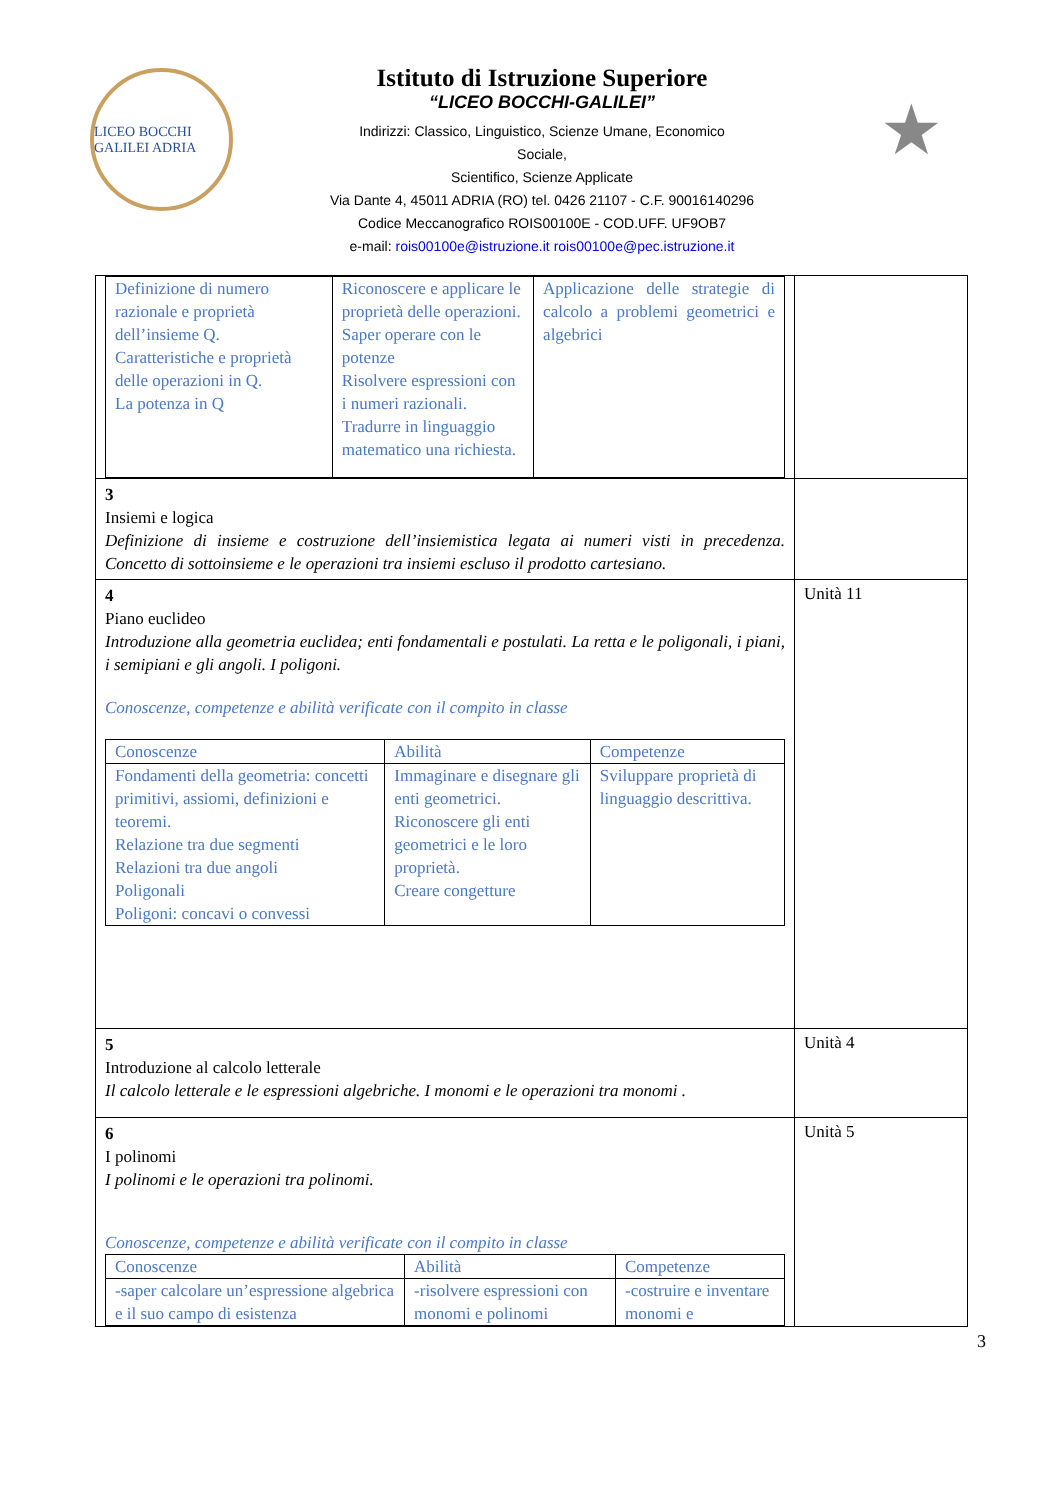LICEO BOCCHI GALILEI ADRIA
Istituto di Istruzione Superiore
“LICEO BOCCHI-GALILEI”
Indirizzi: Classico, Linguistico, Scienze Umane, Economico
Sociale,
Scientifico, Scienze Applicate
Via Dante 4, 45011 ADRIA (RO) tel. 0426 21107 - C.F. 90016140296
Codice Meccanografico ROIS00100E - COD.UFF. UF9OB7
e-mail: rois00100e@istruzione.it rois00100e@pec.istruzione.it
★
| / Definizione di numero razionale e proprietà dell’insieme Q. Caratteristiche e proprietà delle operazioni in Q. La potenza in Q / Riconoscere e applicare le proprietà delle operazioni. Saper operare con le potenze Risolvere espressioni con i numeri razionali. Tradurre in linguaggio matematico una richiesta. / Applicazione delle strategie di calcolo a problemi geometrici e algebrici / | |
| 3 Insiemi e logica Definizione di insieme e costruzione dell’insiemistica legata ai numeri visti in precedenza. Concetto di sottoinsieme e le operazioni tra insiemi escluso il prodotto cartesiano. | |
| 4 Piano euclideo Introduzione alla geometria euclidea; enti fondamentali e postulati. La retta e le poligonali, i piani, i semipiani e gli angoli. I poligoni. Conoscenze, competenze e abilità verificate con il compito in classe / Conoscenze / Abilità / Competenze / / Fondamenti della geometria: concetti primitivi, assiomi, definizioni e teoremi. Relazione tra due segmenti Relazioni tra due angoli Poligonali Poligoni: concavi o convessi / Immaginare e disegnare gli enti geometrici. Riconoscere gli enti geometrici e le loro proprietà. Creare congetture / Sviluppare proprietà di linguaggio descrittiva. / | Unità 11 |
| 5 Introduzione al calcolo letterale Il calcolo letterale e le espressioni algebriche. I monomi e le operazioni tra monomi . | Unità 4 |
| 6 I polinomi I polinomi e le operazioni tra polinomi. Conoscenze, competenze e abilità verificate con il compito in classe / Conoscenze / Abilità / Competenze / / -saper calcolare un’espressione algebrica e il suo campo di esistenza / -risolvere espressioni con monomi e polinomi / -costruire e inventare monomi e / | Unità 5 |
3